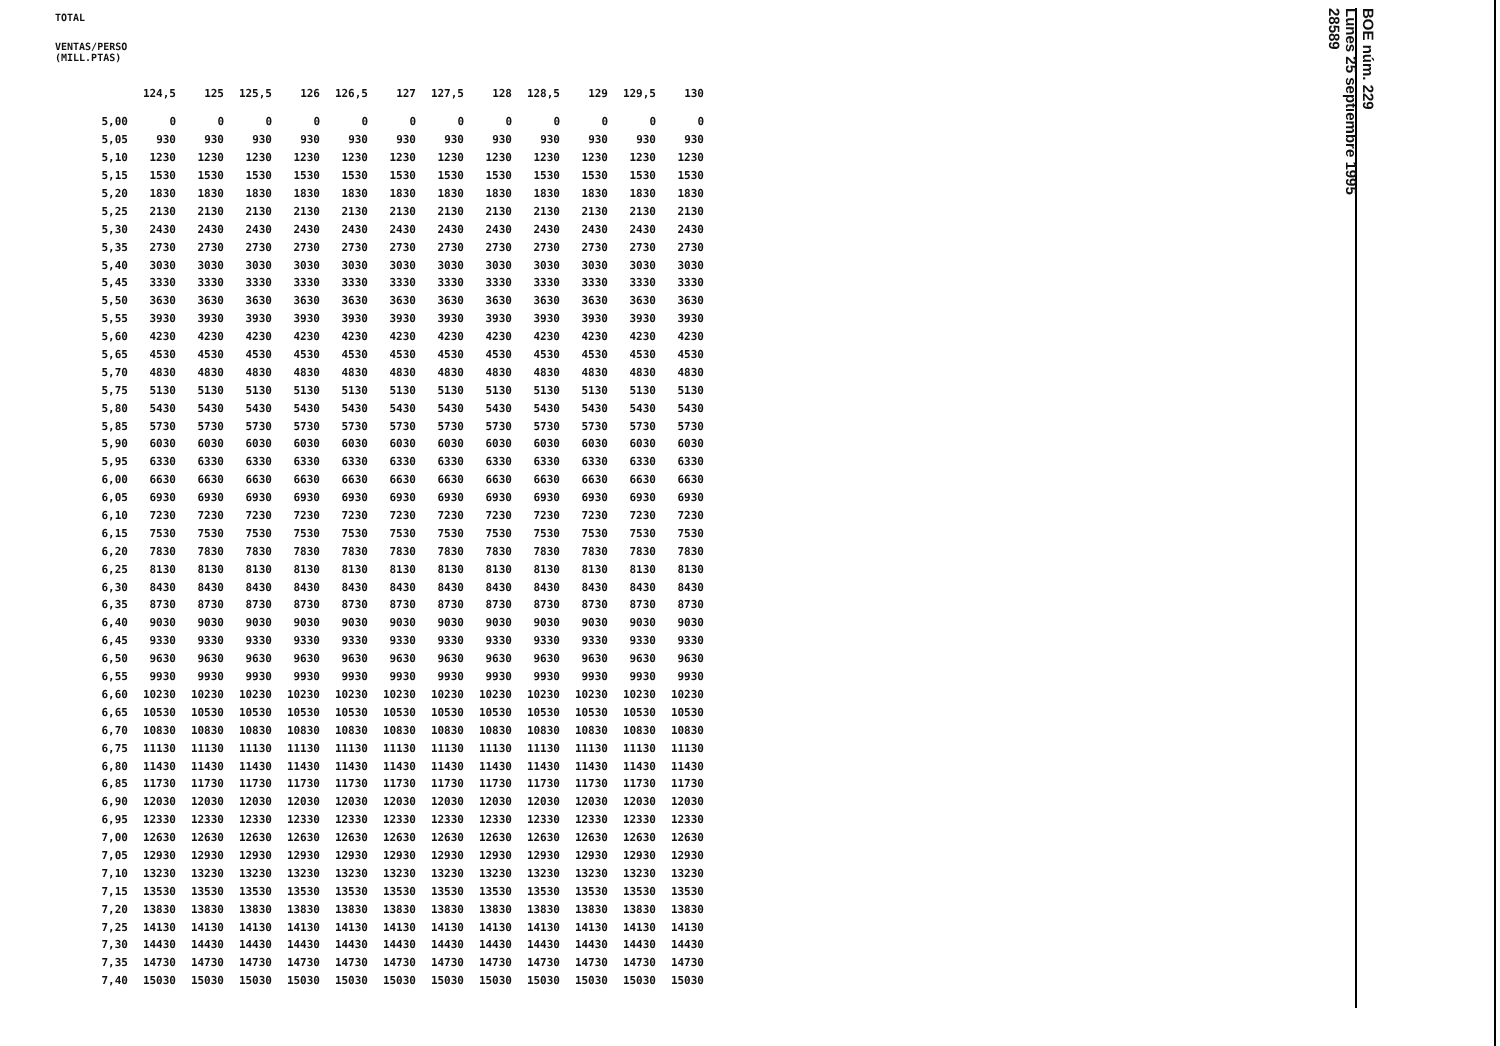TOTAL
VENTAS/PERSO
(MILL.PTAS)
| | 124,5 | 125 | 125,5 | 126 | 126,5 | 127 | 127,5 | 128 | 128,5 | 129 | 129,5 | 130 |
| --- | --- | --- | --- | --- | --- | --- | --- | --- | --- | --- | --- | --- |
| 5,00 | 0 | 0 | 0 | 0 | 0 | 0 | 0 | 0 | 0 | 0 | 0 | 0 |
| 5,05 | 930 | 930 | 930 | 930 | 930 | 930 | 930 | 930 | 930 | 930 | 930 | 930 |
| 5,10 | 1230 | 1230 | 1230 | 1230 | 1230 | 1230 | 1230 | 1230 | 1230 | 1230 | 1230 | 1230 |
| 5,15 | 1530 | 1530 | 1530 | 1530 | 1530 | 1530 | 1530 | 1530 | 1530 | 1530 | 1530 | 1530 |
| 5,20 | 1830 | 1830 | 1830 | 1830 | 1830 | 1830 | 1830 | 1830 | 1830 | 1830 | 1830 | 1830 |
| 5,25 | 2130 | 2130 | 2130 | 2130 | 2130 | 2130 | 2130 | 2130 | 2130 | 2130 | 2130 | 2130 |
| 5,30 | 2430 | 2430 | 2430 | 2430 | 2430 | 2430 | 2430 | 2430 | 2430 | 2430 | 2430 | 2430 |
| 5,35 | 2730 | 2730 | 2730 | 2730 | 2730 | 2730 | 2730 | 2730 | 2730 | 2730 | 2730 | 2730 |
| 5,40 | 3030 | 3030 | 3030 | 3030 | 3030 | 3030 | 3030 | 3030 | 3030 | 3030 | 3030 | 3030 |
| 5,45 | 3330 | 3330 | 3330 | 3330 | 3330 | 3330 | 3330 | 3330 | 3330 | 3330 | 3330 | 3330 |
| 5,50 | 3630 | 3630 | 3630 | 3630 | 3630 | 3630 | 3630 | 3630 | 3630 | 3630 | 3630 | 3630 |
| 5,55 | 3930 | 3930 | 3930 | 3930 | 3930 | 3930 | 3930 | 3930 | 3930 | 3930 | 3930 | 3930 |
| 5,60 | 4230 | 4230 | 4230 | 4230 | 4230 | 4230 | 4230 | 4230 | 4230 | 4230 | 4230 | 4230 |
| 5,65 | 4530 | 4530 | 4530 | 4530 | 4530 | 4530 | 4530 | 4530 | 4530 | 4530 | 4530 | 4530 |
| 5,70 | 4830 | 4830 | 4830 | 4830 | 4830 | 4830 | 4830 | 4830 | 4830 | 4830 | 4830 | 4830 |
| 5,75 | 5130 | 5130 | 5130 | 5130 | 5130 | 5130 | 5130 | 5130 | 5130 | 5130 | 5130 | 5130 |
| 5,80 | 5430 | 5430 | 5430 | 5430 | 5430 | 5430 | 5430 | 5430 | 5430 | 5430 | 5430 | 5430 |
| 5,85 | 5730 | 5730 | 5730 | 5730 | 5730 | 5730 | 5730 | 5730 | 5730 | 5730 | 5730 | 5730 |
| 5,90 | 6030 | 6030 | 6030 | 6030 | 6030 | 6030 | 6030 | 6030 | 6030 | 6030 | 6030 | 6030 |
| 5,95 | 6330 | 6330 | 6330 | 6330 | 6330 | 6330 | 6330 | 6330 | 6330 | 6330 | 6330 | 6330 |
| 6,00 | 6630 | 6630 | 6630 | 6630 | 6630 | 6630 | 6630 | 6630 | 6630 | 6630 | 6630 | 6630 |
| 6,05 | 6930 | 6930 | 6930 | 6930 | 6930 | 6930 | 6930 | 6930 | 6930 | 6930 | 6930 | 6930 |
| 6,10 | 7230 | 7230 | 7230 | 7230 | 7230 | 7230 | 7230 | 7230 | 7230 | 7230 | 7230 | 7230 |
| 6,15 | 7530 | 7530 | 7530 | 7530 | 7530 | 7530 | 7530 | 7530 | 7530 | 7530 | 7530 | 7530 |
| 6,20 | 7830 | 7830 | 7830 | 7830 | 7830 | 7830 | 7830 | 7830 | 7830 | 7830 | 7830 | 7830 |
| 6,25 | 8130 | 8130 | 8130 | 8130 | 8130 | 8130 | 8130 | 8130 | 8130 | 8130 | 8130 | 8130 |
| 6,30 | 8430 | 8430 | 8430 | 8430 | 8430 | 8430 | 8430 | 8430 | 8430 | 8430 | 8430 | 8430 |
| 6,35 | 8730 | 8730 | 8730 | 8730 | 8730 | 8730 | 8730 | 8730 | 8730 | 8730 | 8730 | 8730 |
| 6,40 | 9030 | 9030 | 9030 | 9030 | 9030 | 9030 | 9030 | 9030 | 9030 | 9030 | 9030 | 9030 |
| 6,45 | 9330 | 9330 | 9330 | 9330 | 9330 | 9330 | 9330 | 9330 | 9330 | 9330 | 9330 | 9330 |
| 6,50 | 9630 | 9630 | 9630 | 9630 | 9630 | 9630 | 9630 | 9630 | 9630 | 9630 | 9630 | 9630 |
| 6,55 | 9930 | 9930 | 9930 | 9930 | 9930 | 9930 | 9930 | 9930 | 9930 | 9930 | 9930 | 9930 |
| 6,60 | 10230 | 10230 | 10230 | 10230 | 10230 | 10230 | 10230 | 10230 | 10230 | 10230 | 10230 | 10230 |
| 6,65 | 10530 | 10530 | 10530 | 10530 | 10530 | 10530 | 10530 | 10530 | 10530 | 10530 | 10530 | 10530 |
| 6,70 | 10830 | 10830 | 10830 | 10830 | 10830 | 10830 | 10830 | 10830 | 10830 | 10830 | 10830 | 10830 |
| 6,75 | 11130 | 11130 | 11130 | 11130 | 11130 | 11130 | 11130 | 11130 | 11130 | 11130 | 11130 | 11130 |
| 6,80 | 11430 | 11430 | 11430 | 11430 | 11430 | 11430 | 11430 | 11430 | 11430 | 11430 | 11430 | 11430 |
| 6,85 | 11730 | 11730 | 11730 | 11730 | 11730 | 11730 | 11730 | 11730 | 11730 | 11730 | 11730 | 11730 |
| 6,90 | 12030 | 12030 | 12030 | 12030 | 12030 | 12030 | 12030 | 12030 | 12030 | 12030 | 12030 | 12030 |
| 6,95 | 12330 | 12330 | 12330 | 12330 | 12330 | 12330 | 12330 | 12330 | 12330 | 12330 | 12330 | 12330 |
| 7,00 | 12630 | 12630 | 12630 | 12630 | 12630 | 12630 | 12630 | 12630 | 12630 | 12630 | 12630 | 12630 |
| 7,05 | 12930 | 12930 | 12930 | 12930 | 12930 | 12930 | 12930 | 12930 | 12930 | 12930 | 12930 | 12930 |
| 7,10 | 13230 | 13230 | 13230 | 13230 | 13230 | 13230 | 13230 | 13230 | 13230 | 13230 | 13230 | 13230 |
| 7,15 | 13530 | 13530 | 13530 | 13530 | 13530 | 13530 | 13530 | 13530 | 13530 | 13530 | 13530 | 13530 |
| 7,20 | 13830 | 13830 | 13830 | 13830 | 13830 | 13830 | 13830 | 13830 | 13830 | 13830 | 13830 | 13830 |
| 7,25 | 14130 | 14130 | 14130 | 14130 | 14130 | 14130 | 14130 | 14130 | 14130 | 14130 | 14130 | 14130 |
| 7,30 | 14430 | 14430 | 14430 | 14430 | 14430 | 14430 | 14430 | 14430 | 14430 | 14430 | 14430 | 14430 |
| 7,35 | 14730 | 14730 | 14730 | 14730 | 14730 | 14730 | 14730 | 14730 | 14730 | 14730 | 14730 | 14730 |
| 7,40 | 15030 | 15030 | 15030 | 15030 | 15030 | 15030 | 15030 | 15030 | 15030 | 15030 | 15030 | 15030 |
BOE núm. 229
Lunes 25 septiembre 1995
28589